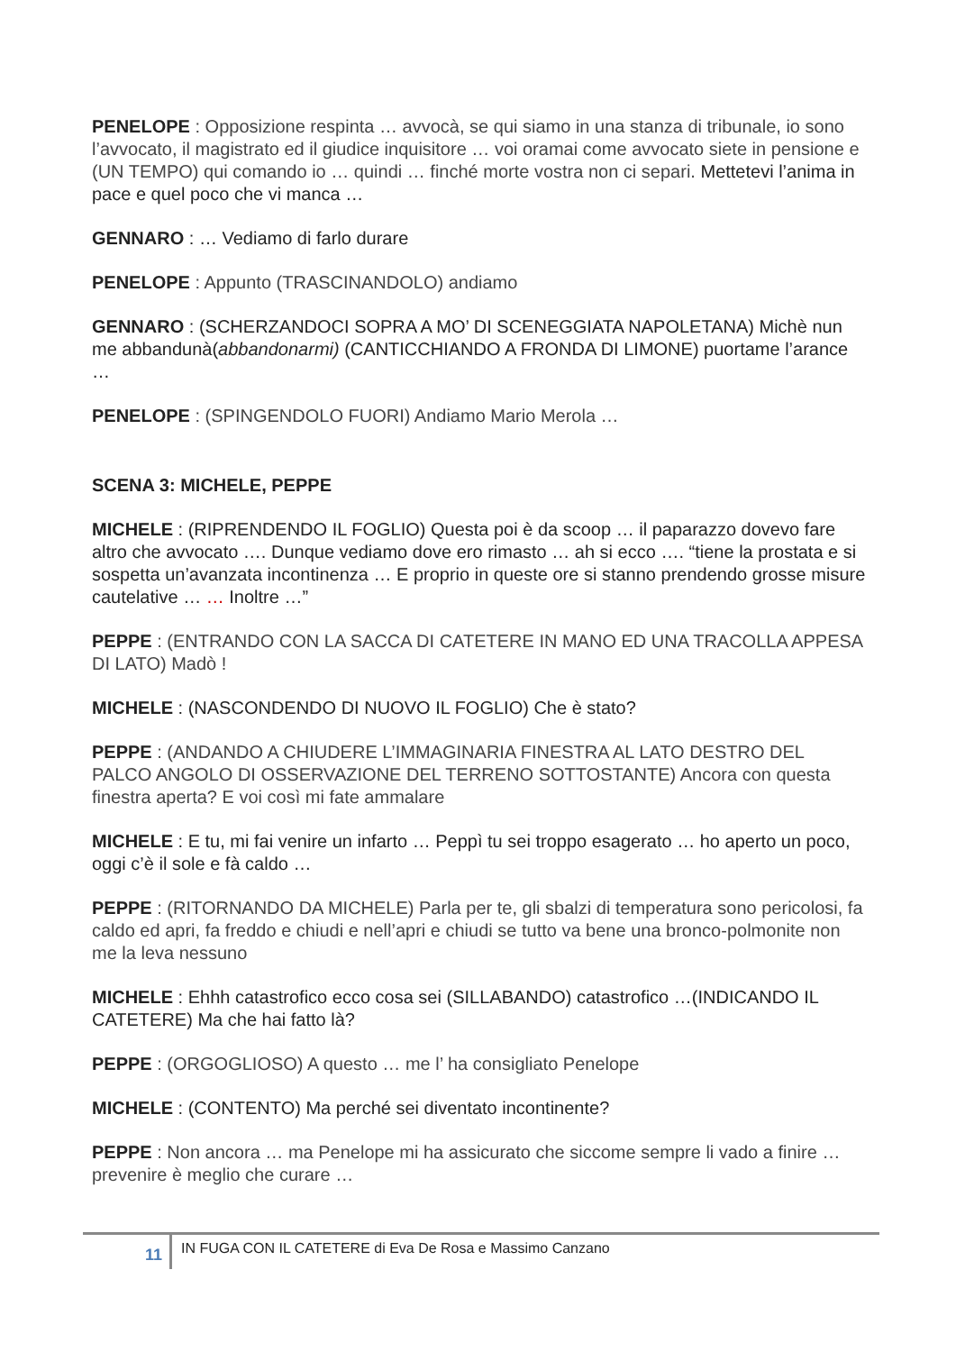PENELOPE : Opposizione respinta … avvocà, se qui siamo in una stanza di tribunale, io sono l’avvocato, il magistrato ed il giudice inquisitore … voi oramai come avvocato siete in pensione e (UN TEMPO) qui comando io … quindi … finché morte vostra non ci separi. Mettetevi l’anima in pace e quel poco che vi manca …
GENNARO : … Vediamo di farlo durare
PENELOPE : Appunto (TRASCINANDOLO) andiamo
GENNARO : (SCHERZANDOCI SOPRA A MO’ DI SCENEGGIATA NAPOLETANA) Michè nun me abbandunà(abbandonarmi) (CANTICCHIANDO A FRONDA DI LIMONE) puortame l’arance …
PENELOPE : (SPINGENDOLO FUORI) Andiamo Mario Merola …
SCENA 3: MICHELE, PEPPE
MICHELE : (RIPRENDENDO IL FOGLIO) Questa poi è da scoop … il paparazzo dovevo fare altro che avvocato …. Dunque vediamo dove ero rimasto … ah si ecco …. “tiene la prostata e si sospetta un’avanzata incontinenza … E proprio in queste ore si stanno prendendo grosse misure cautelative … … Inoltre …”
PEPPE : (ENTRANDO CON LA SACCA DI CATETERE IN MANO ED UNA TRACOLLA APPESA DI LATO) Madò !
MICHELE : (NASCONDENDO DI NUOVO IL FOGLIO) Che è stato?
PEPPE : (ANDANDO A CHIUDERE L’IMMAGINARIA FINESTRA AL LATO DESTRO DEL PALCO ANGOLO DI OSSERVAZIONE DEL TERRENO SOTTOSTANTE) Ancora con questa finestra aperta? E voi così mi fate ammalare
MICHELE : E tu, mi fai venire un infarto … Peppì tu sei troppo esagerato … ho aperto un poco, oggi c’è il sole e fà caldo …
PEPPE : (RITORNANDO DA MICHELE) Parla per te, gli sbalzi di temperatura sono pericolosi, fa caldo ed apri, fa freddo e chiudi e nell’apri e chiudi se tutto va bene una bronco-polmonite non me la leva nessuno
MICHELE : Ehhh catastrofico ecco cosa sei (SILLABANDO) catastrofico …(INDICANDO IL CATETERE) Ma che hai fatto là?
PEPPE : (ORGOGLIOSO) A questo … me l’ ha consigliato Penelope
MICHELE : (CONTENTO) Ma perché sei diventato incontinente?
PEPPE : Non ancora … ma Penelope mi ha assicurato che siccome sempre li vado a finire … prevenire è meglio che curare …
11
IN FUGA CON IL CATETERE di Eva De Rosa e Massimo Canzano